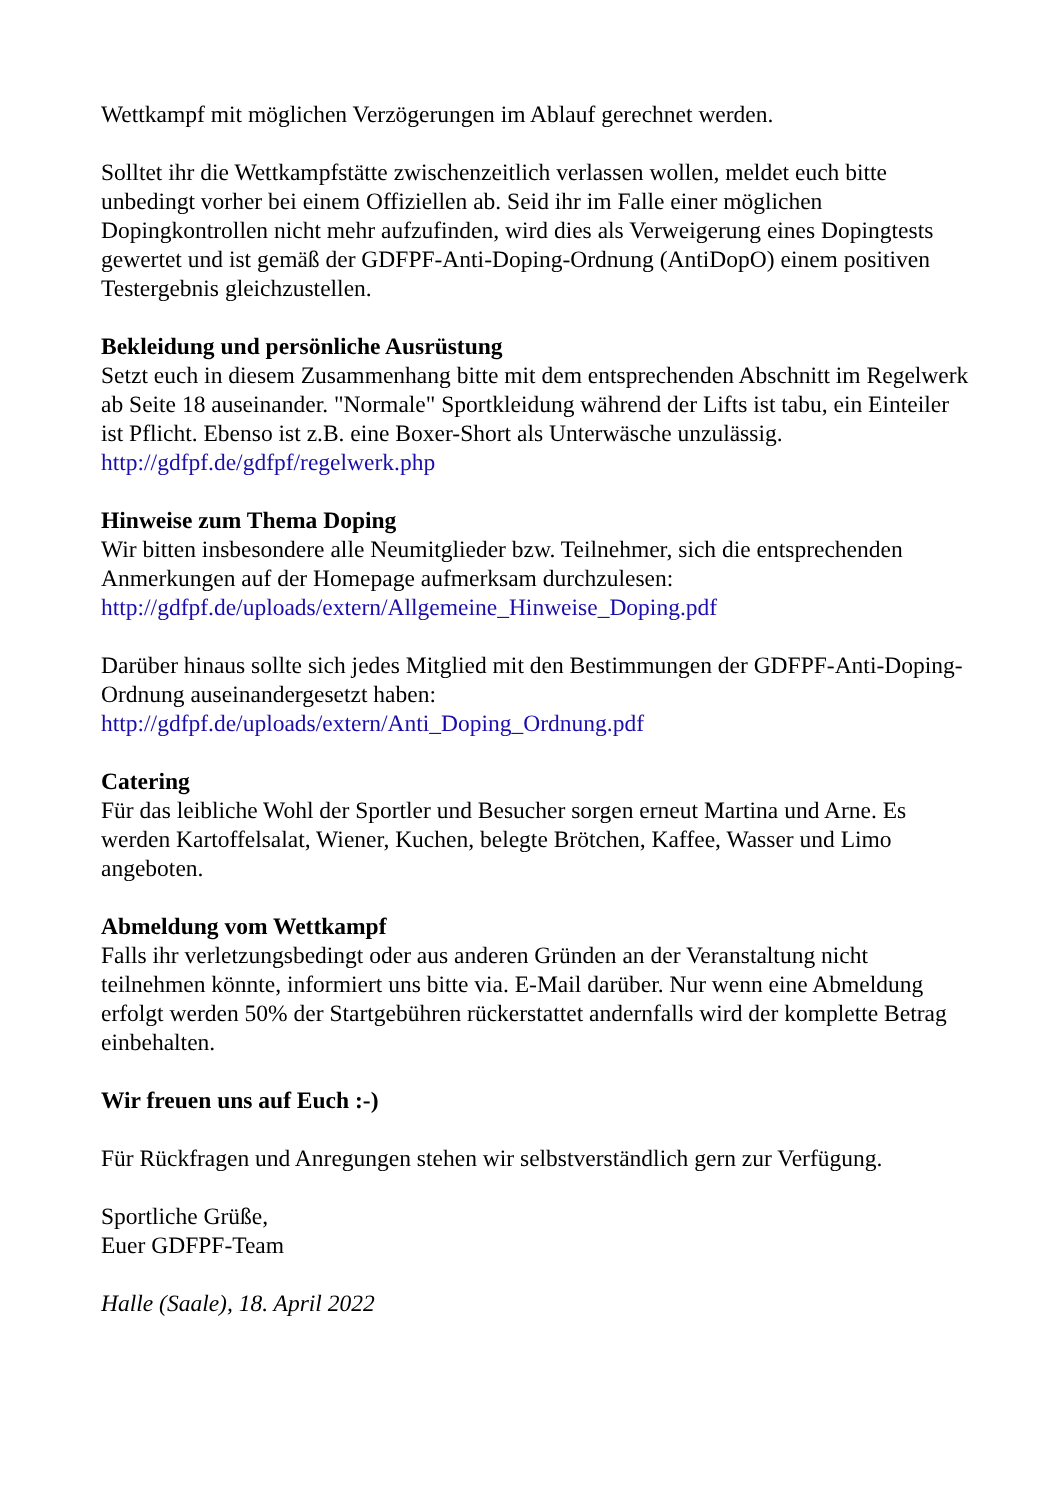Wettkampf mit möglichen Verzögerungen im Ablauf gerechnet werden.
Solltet ihr die Wettkampfstätte zwischenzeitlich verlassen wollen, meldet euch bitte unbedingt vorher bei einem Offiziellen ab. Seid ihr im Falle einer möglichen Dopingkontrollen nicht mehr aufzufinden, wird dies als Verweigerung eines Dopingtests gewertet und ist gemäß der GDFPF-Anti-Doping-Ordnung (AntiDopO) einem positiven Testergebnis gleichzustellen.
Bekleidung und persönliche Ausrüstung
Setzt euch in diesem Zusammenhang bitte mit dem entsprechenden Abschnitt im Regelwerk ab Seite 18 auseinander. "Normale" Sportkleidung während der Lifts ist tabu, ein Einteiler ist Pflicht. Ebenso ist z.B. eine Boxer-Short als Unterwäsche unzulässig.
http://gdfpf.de/gdfpf/regelwerk.php
Hinweise zum Thema Doping
Wir bitten insbesondere alle Neumitglieder bzw. Teilnehmer, sich die entsprechenden Anmerkungen auf der Homepage aufmerksam durchzulesen:
http://gdfpf.de/uploads/extern/Allgemeine_Hinweise_Doping.pdf
Darüber hinaus sollte sich jedes Mitglied mit den Bestimmungen der GDFPF-Anti-Doping-Ordnung auseinandergesetzt haben:
http://gdfpf.de/uploads/extern/Anti_Doping_Ordnung.pdf
Catering
Für das leibliche Wohl der Sportler und Besucher sorgen erneut Martina und Arne. Es werden Kartoffelsalat, Wiener, Kuchen, belegte Brötchen, Kaffee, Wasser und Limo angeboten.
Abmeldung vom Wettkampf
Falls ihr verletzungsbedingt oder aus anderen Gründen an der Veranstaltung nicht teilnehmen könnte, informiert uns bitte via. E-Mail darüber. Nur wenn eine Abmeldung erfolgt werden 50% der Startgebühren rückerstattet andernfalls wird der komplette Betrag einbehalten.
Wir freuen uns auf Euch :-)
Für Rückfragen und Anregungen stehen wir selbstverständlich gern zur Verfügung.
Sportliche Grüße,
Euer GDFPF-Team
Halle (Saale), 18. April 2022